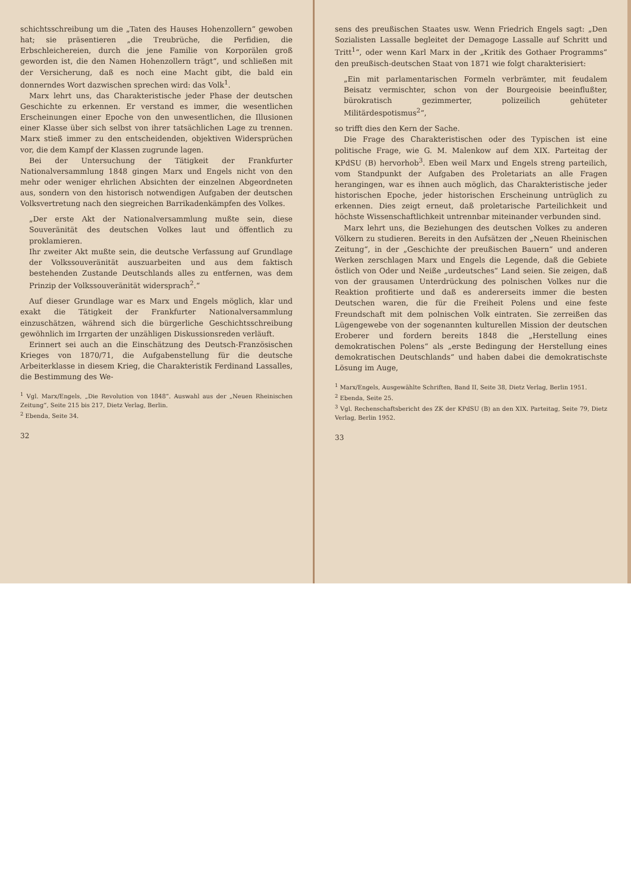schichtsschreibung um die „Taten des Hauses Hohenzollern“ gewoben hat; sie präsentieren „die Treubrüche, die Perfidien, die Erbschleichereien, durch die jene Familie von Korporälen groß geworden ist, die den Namen Hohenzollern trägt“, und schließen mit der Versicherung, daß es noch eine Macht gibt, die bald ein donnerndes Wort dazwischen sprechen wird: das Volk<sup>1</sup>.
Marx lehrt uns, das Charakteristische jeder Phase der deutschen Geschichte zu erkennen. Er verstand es immer, die wesentlichen Erscheinungen einer Epoche von den unwesentlichen, die Illusionen einer Klasse über sich selbst von ihrer tatsächlichen Lage zu trennen. Marx stieß immer zu den entscheidenden, objektiven Widersprüchen vor, die dem Kampf der Klassen zugrunde lagen.
Bei der Untersuchung der Tätigkeit der Frankfurter Nationalversammlung 1848 gingen Marx und Engels nicht von den mehr oder weniger ehrlichen Absichten der einzelnen Abgeordneten aus, sondern von den historisch notwendigen Aufgaben der deutschen Volksvertretung nach den siegreichen Barrikadenkämpfen des Volkes.
„Der erste Akt der Nationalversammlung mußte sein, diese Souveränität des deutschen Volkes laut und öffentlich zu proklamieren.
Ihr zweiter Akt mußte sein, die deutsche Verfassung auf Grundlage der Volkssouveränität auszuarbeiten und aus dem faktisch bestehenden Zustande Deutschlands alles zu entfernen, was dem Prinzip der Volkssouveränität widersprach<sup>2</sup>.“
Auf dieser Grundlage war es Marx und Engels möglich, klar und exakt die Tätigkeit der Frankfurter Nationalversammlung einzuschätzen, während sich die bürgerliche Geschichtsschreibung gewöhnlich im Irrgarten der unzähligen Diskussionsreden verläuft.
Erinnert sei auch an die Einschätzung des Deutsch-Französischen Krieges von 1870/71, die Aufgabenstellung für die deutsche Arbeiterklasse in diesem Krieg, die Charakteristik Ferdinand Lassalles, die Bestimmung des We-
<sup>1</sup> Vgl. Marx/Engels, „Die Revolution von 1848“. Auswahl aus der „Neuen Rheinischen Zeitung“, Seite 215 bis 217, Dietz Verlag, Berlin.
<sup>2</sup> Ebenda, Seite 34.
32
sens des preußischen Staates usw. Wenn Friedrich Engels sagt: „Den Sozialisten Lassalle begleitet der Demagoge Lassalle auf Schritt und Tritt<sup>1</sup>“, oder wenn Karl Marx in der „Kritik des Gothaer Programms“ den preußisch-deutschen Staat von 1871 wie folgt charakterisiert:
„Ein mit parlamentarischen Formeln verbrämter, mit feudalem Beisatz vermischter, schon von der Bourgeoisie beeinflußter, bürokratisch gezimmerter, polizeilich gehüteter Militärdespotismus<sup>2</sup>“,
so trifft dies den Kern der Sache.
Die Frage des Charakteristischen oder des Typischen ist eine politische Frage, wie G. M. Malenkow auf dem XIX. Parteitag der KPdSU (B) hervorhob<sup>3</sup>. Eben weil Marx und Engels streng parteilich, vom Standpunkt der Aufgaben des Proletariats an alle Fragen herangingen, war es ihnen auch möglich, das Charakteristische jeder historischen Epoche, jeder historischen Erscheinung untrüglich zu erkennen. Dies zeigt erneut, daß proletarische Parteilichkeit und höchste Wissenschaftlichkeit untrennbar miteinander verbunden sind.
Marx lehrt uns, die Beziehungen des deutschen Volkes zu anderen Völkern zu studieren. Bereits in den Aufsätzen der „Neuen Rheinischen Zeitung“, in der „Geschichte der preußischen Bauern“ und anderen Werken zerschlagen Marx und Engels die Legende, daß die Gebiete östlich von Oder und Neiße „urdeutsches“ Land seien. Sie zeigen, daß von der grausamen Unterdrückung des polnischen Volkes nur die Reaktion profitierte und daß es andererseits immer die besten Deutschen waren, die für die Freiheit Polens und eine feste Freundschaft mit dem polnischen Volk eintraten. Sie zerreißen das Lügengewebe von der sogenannten kulturellen Mission der deutschen Eroberer und fordern bereits 1848 die „Herstellung eines demokratischen Polens“ als „erste Bedingung der Herstellung eines demokratischen Deutschlands“ und haben dabei die demokratischste Lösung im Auge,
<sup>1</sup> Marx/Engels, Ausgewählte Schriften, Band II, Seite 38, Dietz Verlag, Berlin 1951.
<sup>2</sup> Ebenda, Seite 25.
<sup>3</sup> Vgl. Rechenschaftsbericht des ZK der KPdSU (B) an den XIX. Parteitag, Seite 79, Dietz Verlag, Berlin 1952.
33